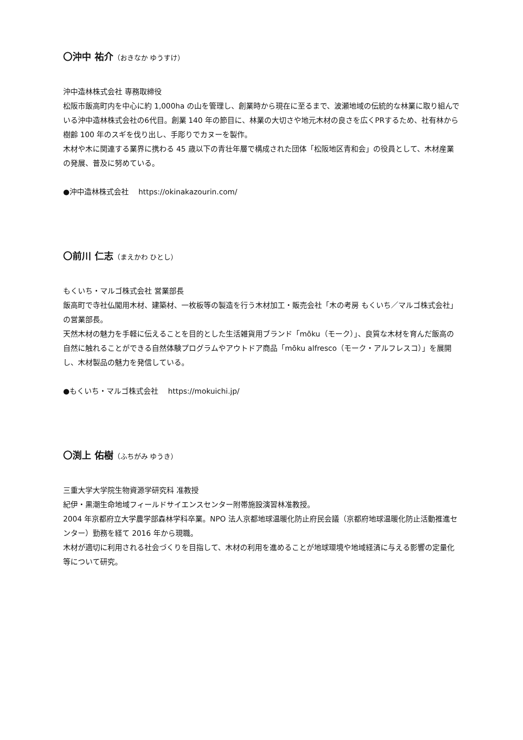〇沖中 祐介（おきなか ゆうすけ）
沖中造林株式会社 専務取締役
松阪市飯高町内を中心に約 1,000ha の山を管理し、創業時から現在に至るまで、波瀬地域の伝統的な林業に取り組んでいる沖中造林株式会社の6代目。創業 140 年の節目に、林業の大切さや地元木材の良さを広くPRするため、社有林から樹齢 100 年のスギを伐り出し、手彫りでカヌーを製作。
木材や木に関連する業界に携わる 45 歳以下の青壮年層で構成された団体「松阪地区青和会」の役員として、木材産業の発展、普及に努めている。
●沖中造林株式会社　 https://okinakazourin.com/
〇前川 仁志（まえかわ ひとし）
もくいち・マルゴ株式会社 営業部長
飯高町で寺社仏閣用木材、建築材、一枚板等の製造を行う木材加工・販売会社「木の考房 もくいち／マルゴ株式会社」の営業部長。
天然木材の魅力を手軽に伝えることを目的とした生活雑貨用ブランド「mōku（モーク）」、良質な木材を育んだ飯高の自然に触れることができる自然体験プログラムやアウトドア商品「mōku alfresco（モーク・アルフレスコ）」を展開し、木材製品の魅力を発信している。
●もくいち・マルゴ株式会社　 https://mokuichi.jp/
〇渕上 佑樹（ふちがみ ゆうき）
三重大学大学院生物資源学研究科 准教授
紀伊・黒潮生命地域フィールドサイエンスセンター附帯施設演習林准教授。
2004 年京都府立大学農学部森林学科卒業。NPO 法人京都地球温暖化防止府民会議（京都府地球温暖化防止活動推進センター）勤務を経て 2016 年から現職。
木材が適切に利用される社会づくりを目指して、木材の利用を進めることが地球環境や地域経済に与える影響の定量化等について研究。